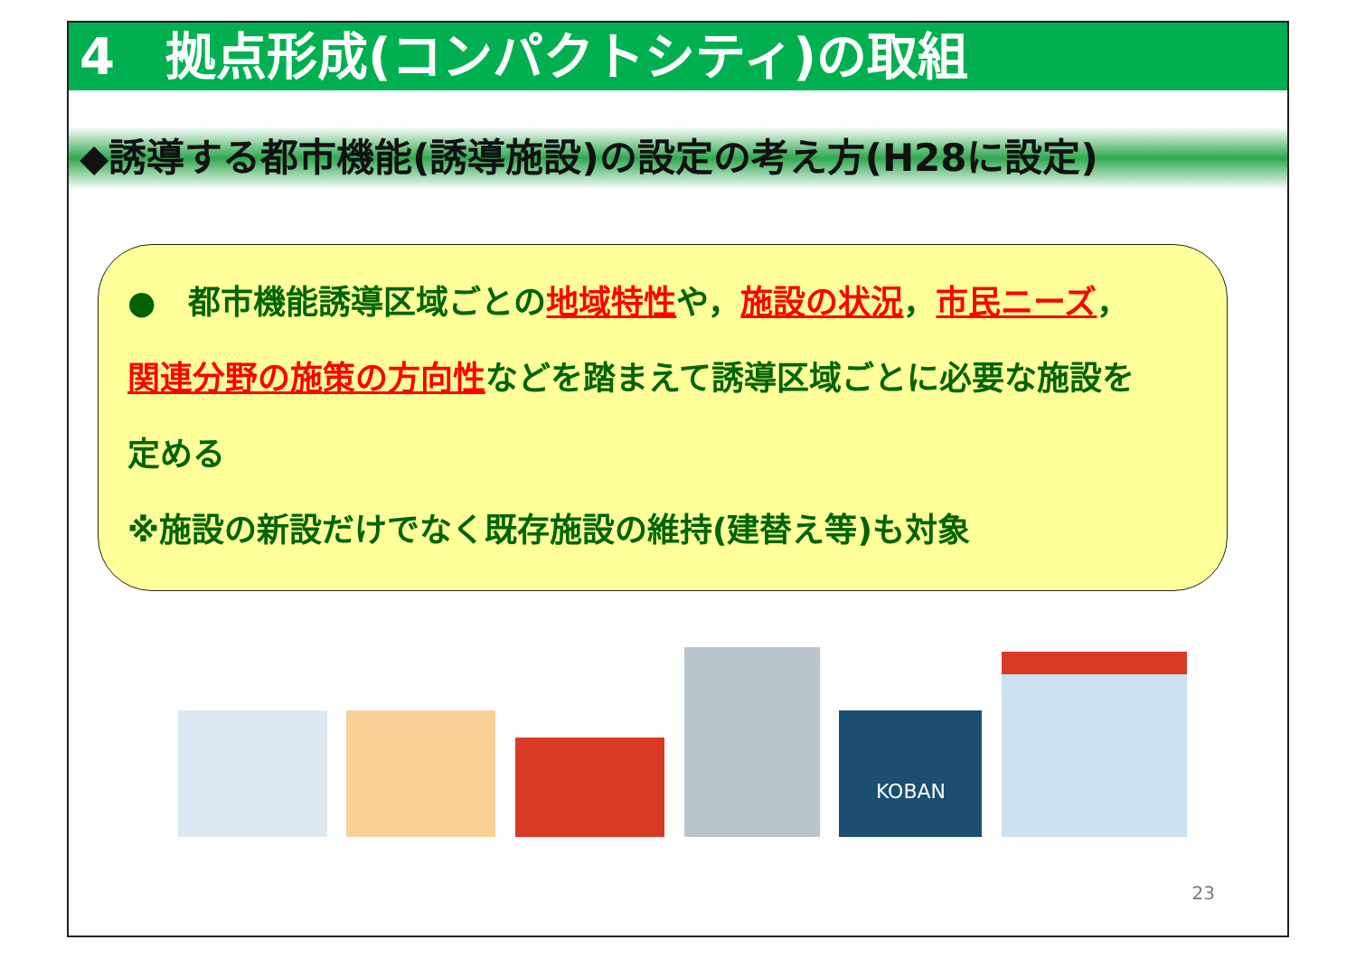4　拠点形成(コンパクトシティ)の取組
◆誘導する都市機能(誘導施設)の設定の考え方(H28に設定)
●　都市機能誘導区域ごとの地域特性や，施設の状況，市民ニーズ，
関連分野の施策の方向性などを踏まえて誘導区域ごとに必要な施設を
定める
※施設の新設だけでなく既存施設の維持(建替え等)も対象
KOBAN
23